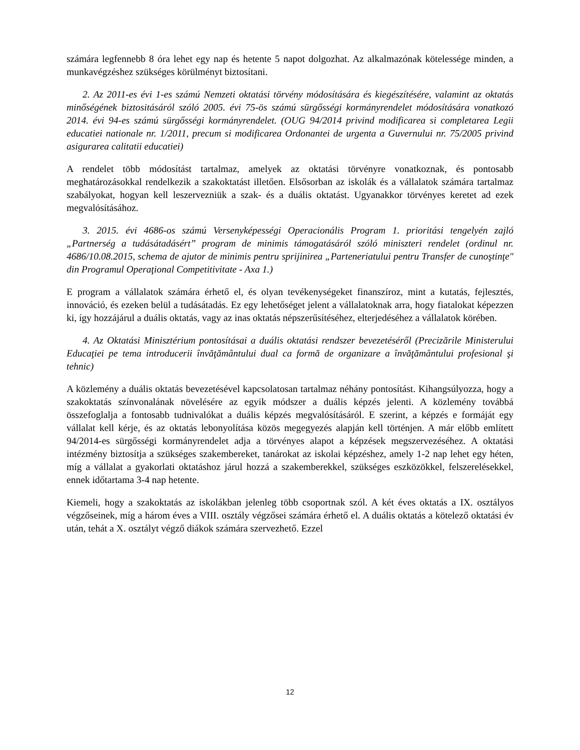számára legfennebb 8 óra lehet egy nap és hetente 5 napot dolgozhat. Az alkalmazónak kötelessége minden, a munkavégzéshez szükséges körülményt biztosítani.
2. Az 2011-es évi 1-es számú Nemzeti oktatási törvény módosítására és kiegészítésére, valamint az oktatás minőségének biztositásáról szóló 2005. évi 75-ös számú sürgősségi kormányrendelet módosítására vonatkozó 2014. évi 94-es számú sürgősségi kormányrendelet. (OUG 94/2014 privind modificarea si completarea Legii educatiei nationale nr. 1/2011, precum si modificarea Ordonantei de urgenta a Guvernului nr. 75/2005 privind asigurarea calitatii educatiei)
A rendelet több módosítást tartalmaz, amelyek az oktatási törvényre vonatkoznak, és pontosabb meghatározásokkal rendelkezik a szakoktatást illetően. Elsősorban az iskolák és a vállalatok számára tartalmaz szabályokat, hogyan kell leszervezniük a szak- és a duális oktatást. Ugyanakkor törvényes keretet ad ezek megvalósításához.
3. 2015. évi 4686-os számú Versenyképességi Operacionális Program 1. prioritási tengelyén zajló „Partnerség a tudásátadásért” program de minimis támogatásáról szóló miniszteri rendelet (ordinul nr. 4686/10.08.2015, schema de ajutor de minimis pentru sprijinirea „Parteneriatului pentru Transfer de cunoştinţe" din Programul Operaţional Competitivitate - Axa 1.)
E program a vállalatok számára érhető el, és olyan tevékenységeket finanszíroz, mint a kutatás, fejlesztés, innováció, és ezeken belül a tudásátadás. Ez egy lehetőséget jelent a vállalatoknak arra, hogy fiatalokat képezzen ki, így hozzájárul a duális oktatás, vagy az inas oktatás népszerűsítéséhez, elterjedéséhez a vállalatok körében.
4. Az Oktatási Minisztérium pontosításai a duális oktatási rendszer bevezetéséről (Precizările Ministerului Educaţiei pe tema introducerii învăţământului dual ca formă de organizare a învăţământului profesional şi tehnic)
A közlemény a duális oktatás bevezetésével kapcsolatosan tartalmaz néhány pontosítást. Kihangsúlyozza, hogy a szakoktatás színvonalának növelésére az egyik módszer a duális képzés jelenti. A közlemény továbbá összefoglalja a fontosabb tudnivalókat a duális képzés megvalósításáról. E szerint, a képzés e formáját egy vállalat kell kérje, és az oktatás lebonyolítása közös megegyezés alapján kell történjen. A már előbb említett 94/2014-es sürgősségi kormányrendelet adja a törvényes alapot a képzések megszervezéséhez. A oktatási intézmény biztosítja a szükséges szakembereket, tanárokat az iskolai képzéshez, amely 1-2 nap lehet egy héten, míg a vállalat a gyakorlati oktatáshoz járul hozzá a szakemberekkel, szükséges eszközökkel, felszerelésekkel, ennek időtartama 3-4 nap hetente.
Kiemeli, hogy a szakoktatás az iskolákban jelenleg több csoportnak szól. A két éves oktatás a IX. osztályos végzőseinek, míg a három éves a VIII. osztály végzősei számára érhető el. A duális oktatás a kötelező oktatási év után, tehát a X. osztályt végző diákok számára szervezhető. Ezzel
12